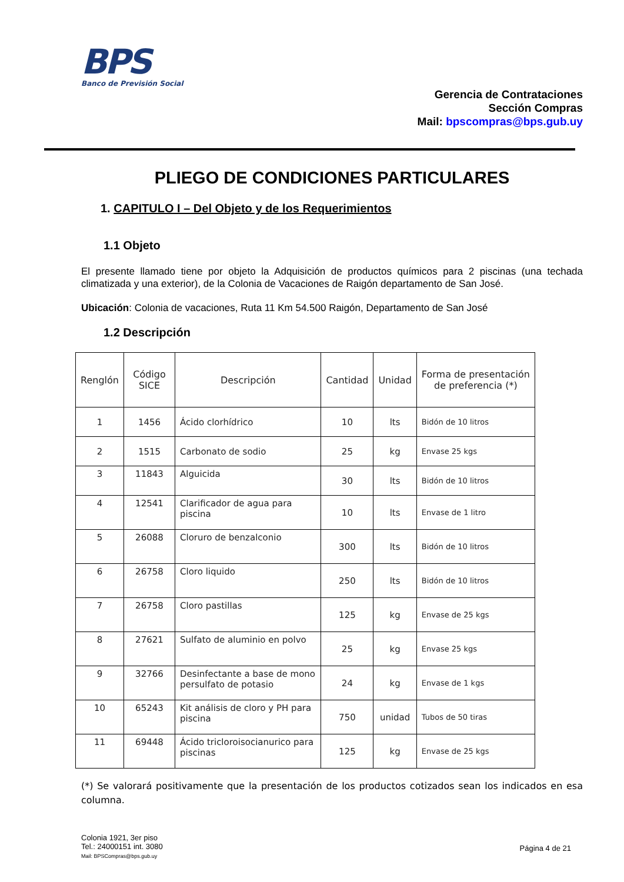BPS
Banco de Previsión Social
Gerencia de Contrataciones
Sección Compras
Mail: bpscompras@bps.gub.uy
PLIEGO DE CONDICIONES PARTICULARES
1. CAPITULO I – Del Objeto y de los Requerimientos
1.1 Objeto
El presente llamado tiene por objeto la Adquisición de productos químicos para 2 piscinas (una techada climatizada y una exterior), de la Colonia de Vacaciones de Raigón departamento de San José.
Ubicación: Colonia de vacaciones, Ruta 11 Km 54.500 Raigón, Departamento de San José
1.2 Descripción
| Renglón | Código SICE | Descripción | Cantidad | Unidad | Forma de presentación de preferencia (*) |
| --- | --- | --- | --- | --- | --- |
| 1 | 1456 | Ácido clorhídrico | 10 | lts | Bidón de 10 litros |
| 2 | 1515 | Carbonato de sodio | 25 | kg | Envase 25 kgs |
| 3 | 11843 | Alguicida | 30 | lts | Bidón de 10 litros |
| 4 | 12541 | Clarificador de agua para piscina | 10 | lts | Envase de 1 litro |
| 5 | 26088 | Cloruro de benzalconio | 300 | lts | Bidón de 10 litros |
| 6 | 26758 | Cloro liquido | 250 | lts | Bidón de 10 litros |
| 7 | 26758 | Cloro pastillas | 125 | kg | Envase de 25 kgs |
| 8 | 27621 | Sulfato de aluminio en polvo | 25 | kg | Envase 25 kgs |
| 9 | 32766 | Desinfectante a base de mono persulfato de potasio | 24 | kg | Envase de 1 kgs |
| 10 | 65243 | Kit análisis de cloro y PH para piscina | 750 | unidad | Tubos de 50 tiras |
| 11 | 69448 | Ácido tricloroisocianurico para piscinas | 125 | kg | Envase de 25 kgs |
(*) Se valorará positivamente que la presentación de los productos cotizados sean los indicados en esa columna.
Colonia 1921, 3er piso
Tel.: 24000151 int. 3080
Mail: BPSCompras@bps.gub.uy
Página 4 de 21